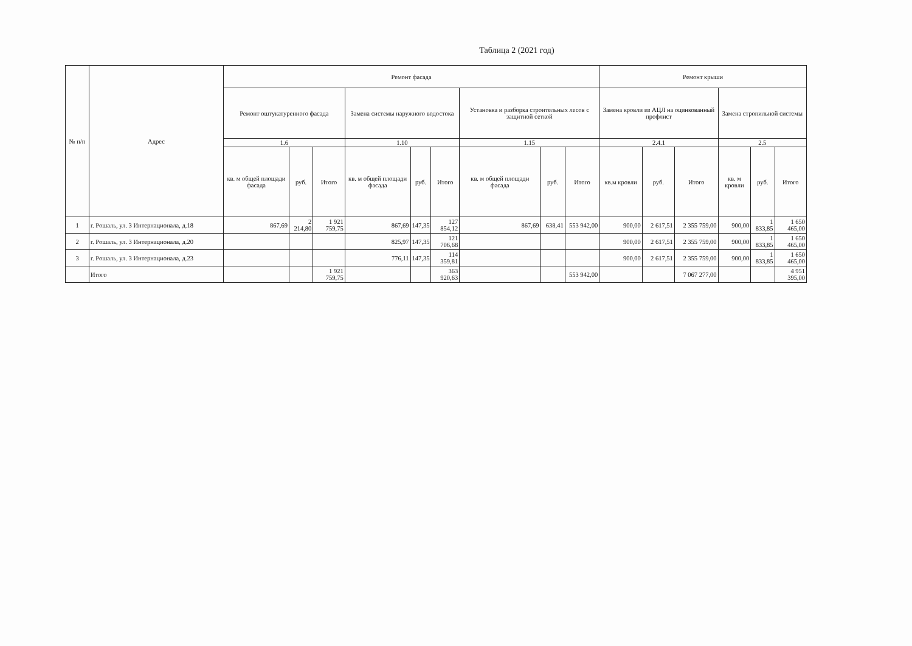Таблица 2 (2021 год)
| № п/п | Адрес | Ремонт фасада | | | | | | | | | Ремонт крыши | | | | | |
| --- | --- | --- | --- | --- | --- | --- | --- | --- | --- | --- | --- | --- | --- | --- | --- | --- |
| | | Ремонт оштукатуренного фасада | | | Замена системы наружного водостока | | | Установка и разборка строительных лесов с защитной сеткой | | | Замена кровли из АЦЛ на оцинкованный профлист | | | Замена стропильной системы | | |
| | | 1.6 | | | 1.10 | | | 1.15 | | | 2.4.1 | | | 2.5 | | |
| | | кв. м общей площади фасада | руб. | Итого | кв. м общей площади фасада | руб. | Итого | кв. м общей площади фасада | руб. | Итого | кв.м кровли | руб. | Итого | кв. м кровли | руб. | Итого |
| 1 | г. Рошаль, ул. 3 Интернационала, д.18 | 867,69 | 2 214,80 | 1 921 759,75 | 867,69 | 147,35 | 127 854,12 | 867,69 | 638,41 | 553 942,00 | 900,00 | 2 617,51 | 2 355 759,00 | 900,00 | 1 833,85 | 1 650 465,00 |
| 2 | г. Рошаль, ул. 3 Интернационала, д.20 | | | | 825,97 | 147,35 | 121 706,68 | | | | 900,00 | 2 617,51 | 2 355 759,00 | 900,00 | 1 833,85 | 1 650 465,00 |
| 3 | г. Рошаль, ул. 3 Интернационала, д.23 | | | | 776,11 | 147,35 | 114 359,81 | | | | 900,00 | 2 617,51 | 2 355 759,00 | 900,00 | 1 833,85 | 1 650 465,00 |
| | Итого | | | 1 921 759,75 | | | 363 920,63 | | | 553 942,00 | | | 7 067 277,00 | | | 4 951 395,00 |